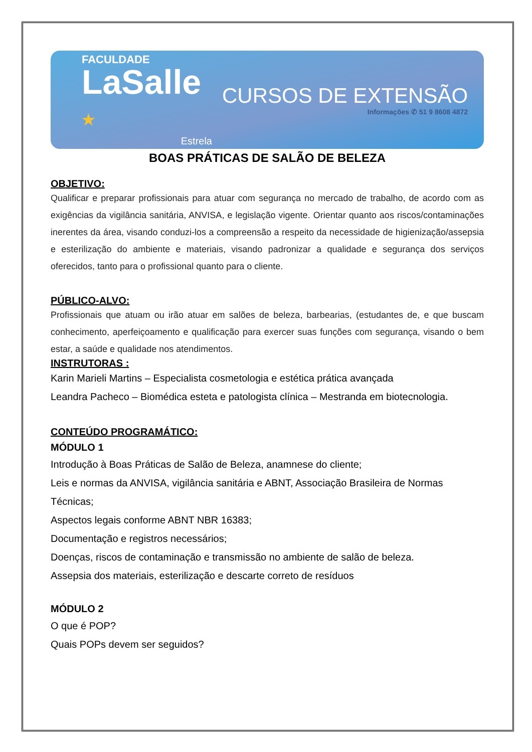FACULDADE
LaSalle ★
Estrela
CURSOS DE EXTENSÃO
Informações ✆ 51 9 8608 4872
BOAS PRÁTICAS DE SALÃO DE BELEZA
OBJETIVO:
Qualificar e preparar profissionais para atuar com segurança no mercado de trabalho, de acordo com as exigências da vigilância sanitária, ANVISA, e legislação vigente. Orientar quanto aos riscos/contaminações inerentes da área, visando conduzi-los a compreensão a respeito da necessidade de higienização/assepsia e esterilização do ambiente e materiais, visando padronizar a qualidade e segurança dos serviços oferecidos, tanto para o profissional quanto para o cliente.
PÚBLICO-ALVO:
Profissionais que atuam ou irão atuar em salões de beleza, barbearias, (estudantes de, e que buscam conhecimento, aperfeiçoamento e qualificação para exercer suas funções com segurança, visando o bem estar, a saúde e qualidade nos atendimentos.
INSTRUTORAS :
Karin Marieli Martins – Especialista cosmetologia e estética prática avançada
Leandra Pacheco – Biomédica esteta e patologista clínica – Mestranda em biotecnologia.
CONTEÚDO PROGRAMÁTICO:
MÓDULO 1
Introdução à Boas Práticas de Salão de Beleza, anamnese do cliente;
Leis e normas da ANVISA, vigilância sanitária e ABNT, Associação Brasileira de Normas Técnicas;
Aspectos legais conforme ABNT NBR 16383;
Documentação e registros necessários;
Doenças, riscos de contaminação e transmissão no ambiente de salão de beleza.
Assepsia dos materiais, esterilização e descarte correto de resíduos
MÓDULO 2
O que é POP?
Quais POPs devem ser seguidos?